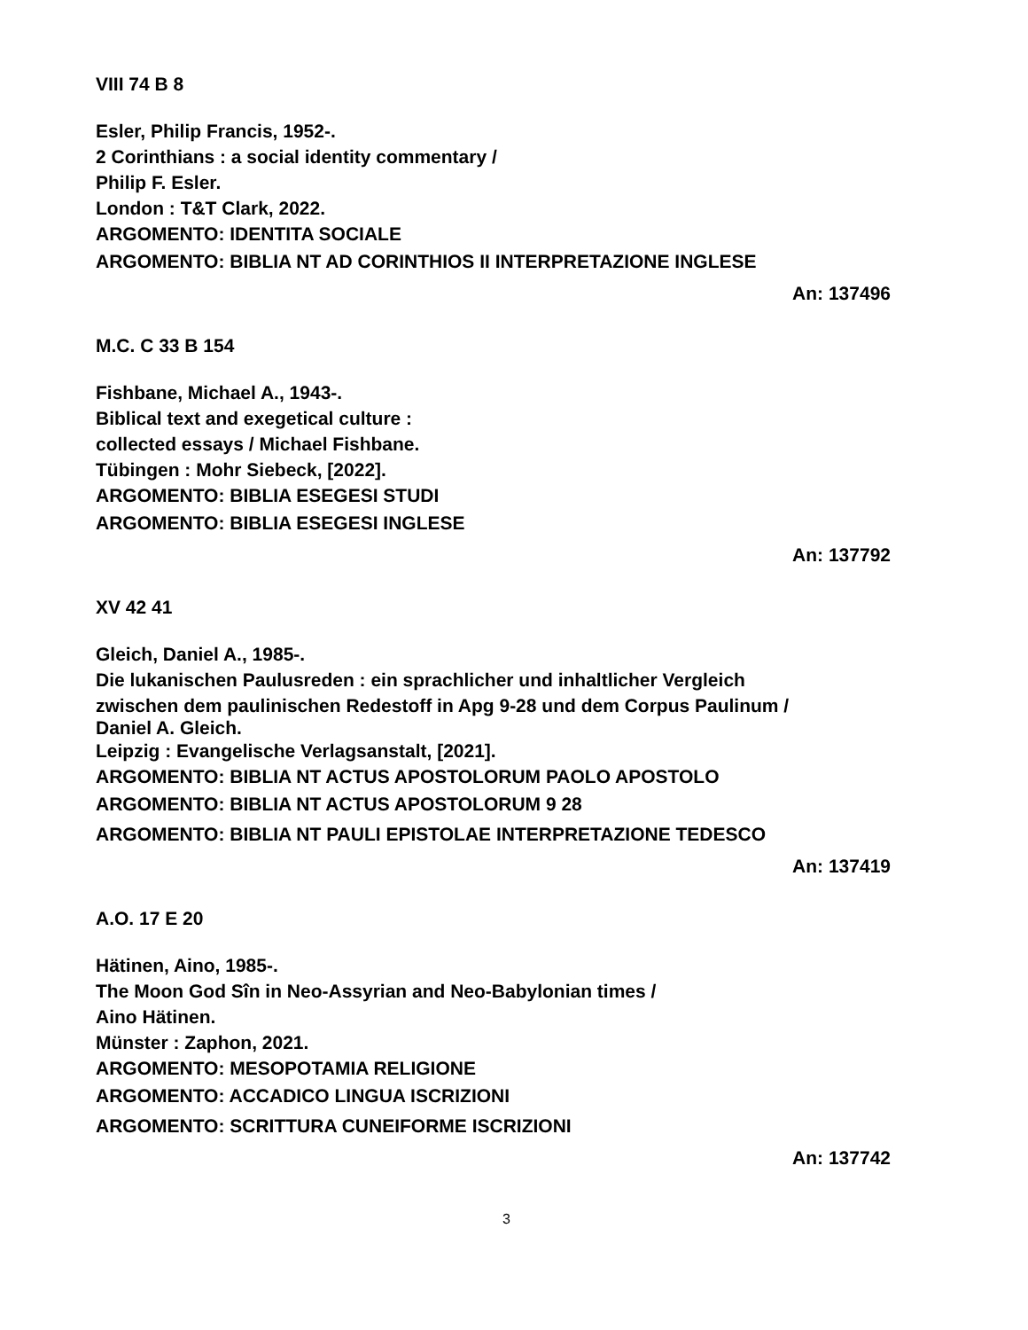VIII 74 B 8
Esler, Philip Francis, 1952-.
2 Corinthians : a social identity commentary /
Philip F. Esler.
London : T&T Clark, 2022.
ARGOMENTO: IDENTITA SOCIALE
ARGOMENTO: BIBLIA NT AD CORINTHIOS II INTERPRETAZIONE INGLESE
An: 137496
M.C. C 33 B 154
Fishbane, Michael A., 1943-.
Biblical text and exegetical culture :
collected essays / Michael Fishbane.
Tübingen : Mohr Siebeck, [2022].
ARGOMENTO: BIBLIA ESEGESI STUDI
ARGOMENTO: BIBLIA ESEGESI INGLESE
An: 137792
XV 42 41
Gleich, Daniel A., 1985-.
Die lukanischen Paulusreden : ein sprachlicher und inhaltlicher Vergleich
zwischen dem paulinischen Redestoff in Apg 9-28 und dem Corpus Paulinum /
Daniel A. Gleich.
Leipzig : Evangelische Verlagsanstalt, [2021].
ARGOMENTO: BIBLIA NT ACTUS APOSTOLORUM PAOLO APOSTOLO
ARGOMENTO: BIBLIA NT ACTUS APOSTOLORUM 9 28
ARGOMENTO: BIBLIA NT PAULI EPISTOLAE INTERPRETAZIONE TEDESCO
An: 137419
A.O. 17 E 20
Hätinen, Aino, 1985-.
The Moon God Sîn in Neo-Assyrian and Neo-Babylonian times /
Aino Hätinen.
Münster : Zaphon, 2021.
ARGOMENTO: MESOPOTAMIA RELIGIONE
ARGOMENTO: ACCADICO LINGUA ISCRIZIONI
ARGOMENTO: SCRITTURA CUNEIFORME ISCRIZIONI
An: 137742
3